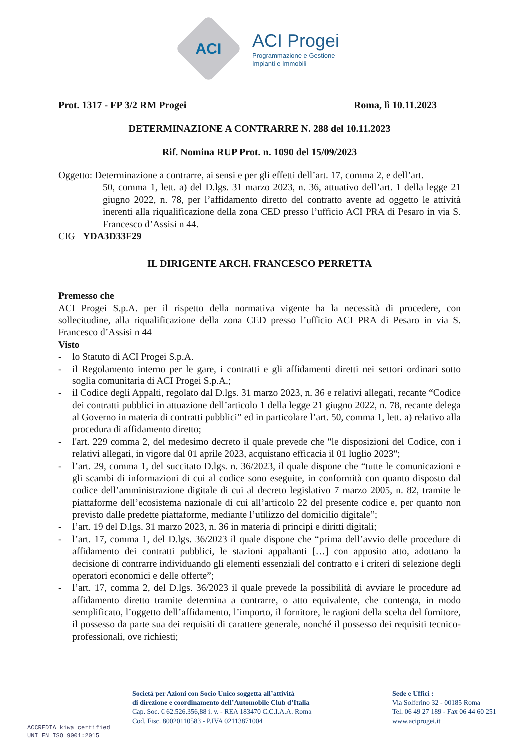ACI
ACI Progei
Programmazione e Gestione
Impianti e Immobili
Prot. 1317 - FP 3/2 RM Progei Roma, lì 10.11.2023
DETERMINAZIONE A CONTRARRE N. 288 del 10.11.2023
Rif. Nomina RUP Prot. n. 1090 del 15/09/2023
Oggetto: Determinazione a contrarre, ai sensi e per gli effetti dell’art. 17, comma 2, e dell’art.
50, comma 1, lett. a) del D.lgs. 31 marzo 2023, n. 36, attuativo dell’art. 1 della legge 21 giugno 2022, n. 78, per l’affidamento diretto del contratto avente ad oggetto le attività inerenti alla riqualificazione della zona CED presso l’ufficio ACI PRA di Pesaro in via S. Francesco d’Assisi n 44.
CIG= YDA3D33F29
IL DIRIGENTE ARCH. FRANCESCO PERRETTA
Premesso che
ACI Progei S.p.A. per il rispetto della normativa vigente ha la necessità di procedere, con sollecitudine, alla riqualificazione della zona CED presso l’ufficio ACI PRA di Pesaro in via S. Francesco d’Assisi n 44
Visto
- lo Statuto di ACI Progei S.p.A.
- il Regolamento interno per le gare, i contratti e gli affidamenti diretti nei settori ordinari sotto soglia comunitaria di ACI Progei S.p.A.;
- il Codice degli Appalti, regolato dal D.lgs. 31 marzo 2023, n. 36 e relativi allegati, recante “Codice dei contratti pubblici in attuazione dell’articolo 1 della legge 21 giugno 2022, n. 78, recante delega al Governo in materia di contratti pubblici” ed in particolare l’art. 50, comma 1, lett. a) relativo alla procedura di affidamento diretto;
- l'art. 229 comma 2, del medesimo decreto il quale prevede che "le disposizioni del Codice, con i relativi allegati, in vigore dal 01 aprile 2023, acquistano efficacia il 01 luglio 2023";
- l’art. 29, comma 1, del succitato D.lgs. n. 36/2023, il quale dispone che “tutte le comunicazioni e gli scambi di informazioni di cui al codice sono eseguite, in conformità con quanto disposto dal codice dell’amministrazione digitale di cui al decreto legislativo 7 marzo 2005, n. 82, tramite le piattaforme dell’ecosistema nazionale di cui all’articolo 22 del presente codice e, per quanto non previsto dalle predette piattaforme, mediante l’utilizzo del domicilio digitale”;
- l’art. 19 del D.lgs. 31 marzo 2023, n. 36 in materia di principi e diritti digitali;
- l’art. 17, comma 1, del D.lgs. 36/2023 il quale dispone che “prima dell’avvio delle procedure di affidamento dei contratti pubblici, le stazioni appaltanti […] con apposito atto, adottano la decisione di contrarre individuando gli elementi essenziali del contratto e i criteri di selezione degli operatori economici e delle offerte”;
- l’art. 17, comma 2, del D.lgs. 36/2023 il quale prevede la possibilità di avviare le procedure ad affidamento diretto tramite determina a contrarre, o atto equivalente, che contenga, in modo semplificato, l’oggetto dell’affidamento, l’importo, il fornitore, le ragioni della scelta del fornitore, il possesso da parte sua dei requisiti di carattere generale, nonché il possesso dei requisiti tecnico-professionali, ove richiesti;
ACCREDIA kiwa certified
UNI EN ISO 9001:2015
Società per Azioni con Socio Unico soggetta all’attività
di direzione e coordinamento dell’Automobile Club d’Italia
Cap. Soc. € 62.526.356,88 i. v. - REA 183470 C.C.I.A.A. Roma
Cod. Fisc. 80020110583 - P.IVA 02113871004
Sede e Uffici :
Via Solferino 32 - 00185 Roma
Tel. 06 49 27 189 - Fax 06 44 60 251
www.aciprogei.it